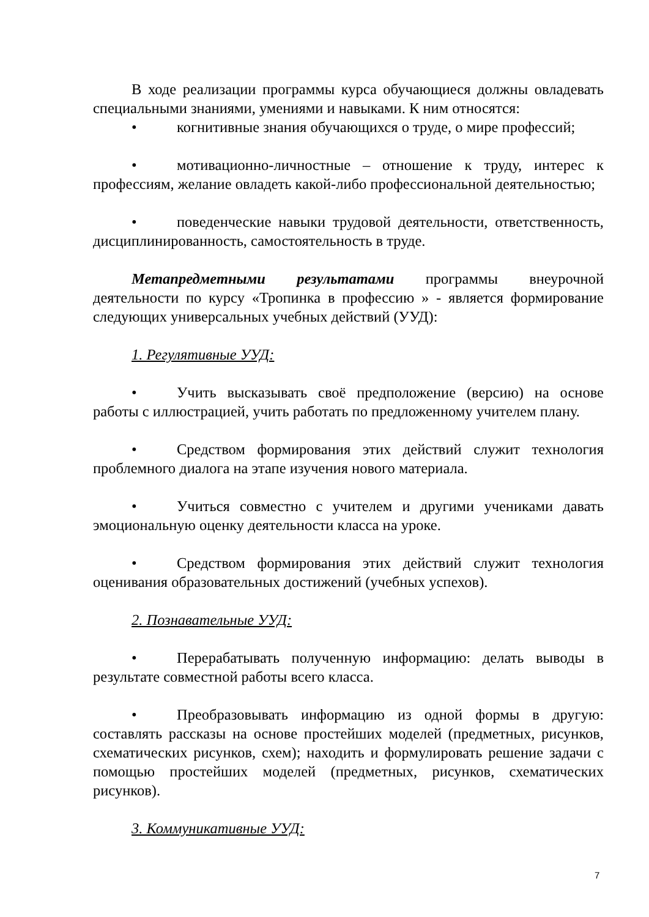В ходе реализации программы курса обучающиеся должны овладевать специальными знаниями, умениями и навыками. К ним относятся:
• когнитивные знания обучающихся о труде, о мире профессий;
• мотивационно-личностные – отношение к труду, интерес к профессиям, желание овладеть какой-либо профессиональной деятельностью;
• поведенческие навыки трудовой деятельности, ответственность, дисциплинированность, самостоятельность в труде.
Метапредметными результатами программы внеурочной деятельности по курсу «Тропинка в профессию » - является формирование следующих универсальных учебных действий (УУД):
1. Регулятивные УУД:
• Учить высказывать своё предположение (версию) на основе работы с иллюстрацией, учить работать по предложенному учителем плану.
• Средством формирования этих действий служит технология проблемного диалога на этапе изучения нового материала.
• Учиться совместно с учителем и другими учениками давать эмоциональную оценку деятельности класса на уроке.
• Средством формирования этих действий служит технология оценивания образовательных достижений (учебных успехов).
2. Познавательные УУД:
• Перерабатывать полученную информацию: делать выводы в результате совместной работы всего класса.
• Преобразовывать информацию из одной формы в другую: составлять рассказы на основе простейших моделей (предметных, рисунков, схематических рисунков, схем); находить и формулировать решение задачи с помощью простейших моделей (предметных, рисунков, схематических рисунков).
3. Коммуникативные УУД:
7